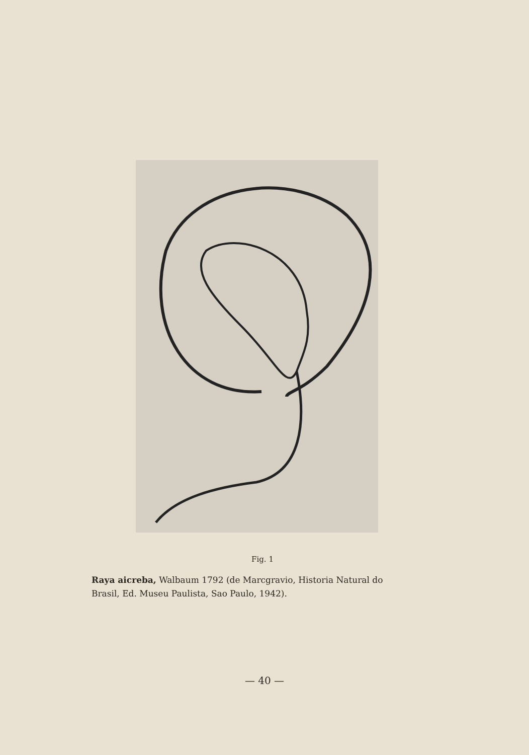Fig. 1
Raya aicreba, Walbaum 1792 (de Marcgravio, Historia Natural do Brasil, Ed. Museu Paulista, Sao Paulo, 1942).
— 40 —